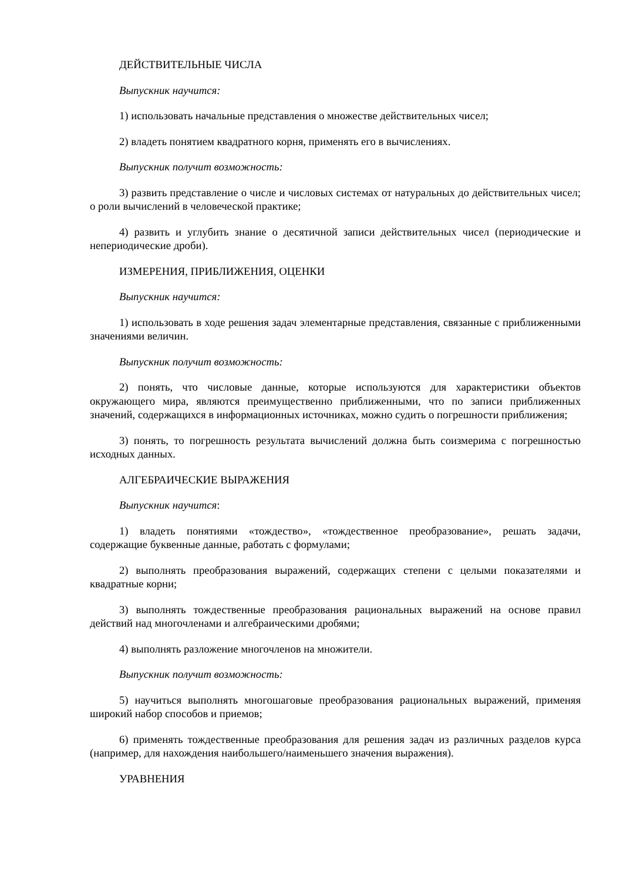ДЕЙСТВИТЕЛЬНЫЕ ЧИСЛА
Выпускник научится:
1) использовать начальные представления о множестве действительных чисел;
2) владеть понятием квадратного корня, применять его в вычислениях.
Выпускник получит возможность:
3) развить представление о числе и числовых системах от натуральных до действительных чисел; о роли вычислений в человеческой практике;
4) развить и углубить знание о десятичной записи действительных чисел (периодические и непериодические дроби).
ИЗМЕРЕНИЯ, ПРИБЛИЖЕНИЯ, ОЦЕНКИ
Выпускник научится:
1) использовать в ходе решения задач элементарные представления, связанные с приближенными значениями величин.
Выпускник получит возможность:
2) понять, что числовые данные, которые используются для характеристики объектов окружающего мира, являются преимущественно приближенными, что по записи приближенных значений, содержащихся в информационных источниках, можно судить о погрешности приближения;
3) понять, то погрешность результата вычислений должна быть соизмерима с погрешностью исходных данных.
АЛГЕБРАИЧЕСКИЕ ВЫРАЖЕНИЯ
Выпускник научится:
1) владеть понятиями «тождество», «тождественное преобразование», решать задачи, содержащие буквенные данные, работать с формулами;
2) выполнять преобразования выражений, содержащих степени с целыми показателями и квадратные корни;
3) выполнять тождественные преобразования рациональных выражений на основе правил действий над многочленами и алгебраическими дробями;
4) выполнять разложение многочленов на множители.
Выпускник получит возможность:
5) научиться выполнять многошаговые преобразования рациональных выражений, применяя широкий набор способов и приемов;
6) применять тождественные преобразования для решения задач из различных разделов курса (например, для нахождения наибольшего/наименьшего значения выражения).
УРАВНЕНИЯ